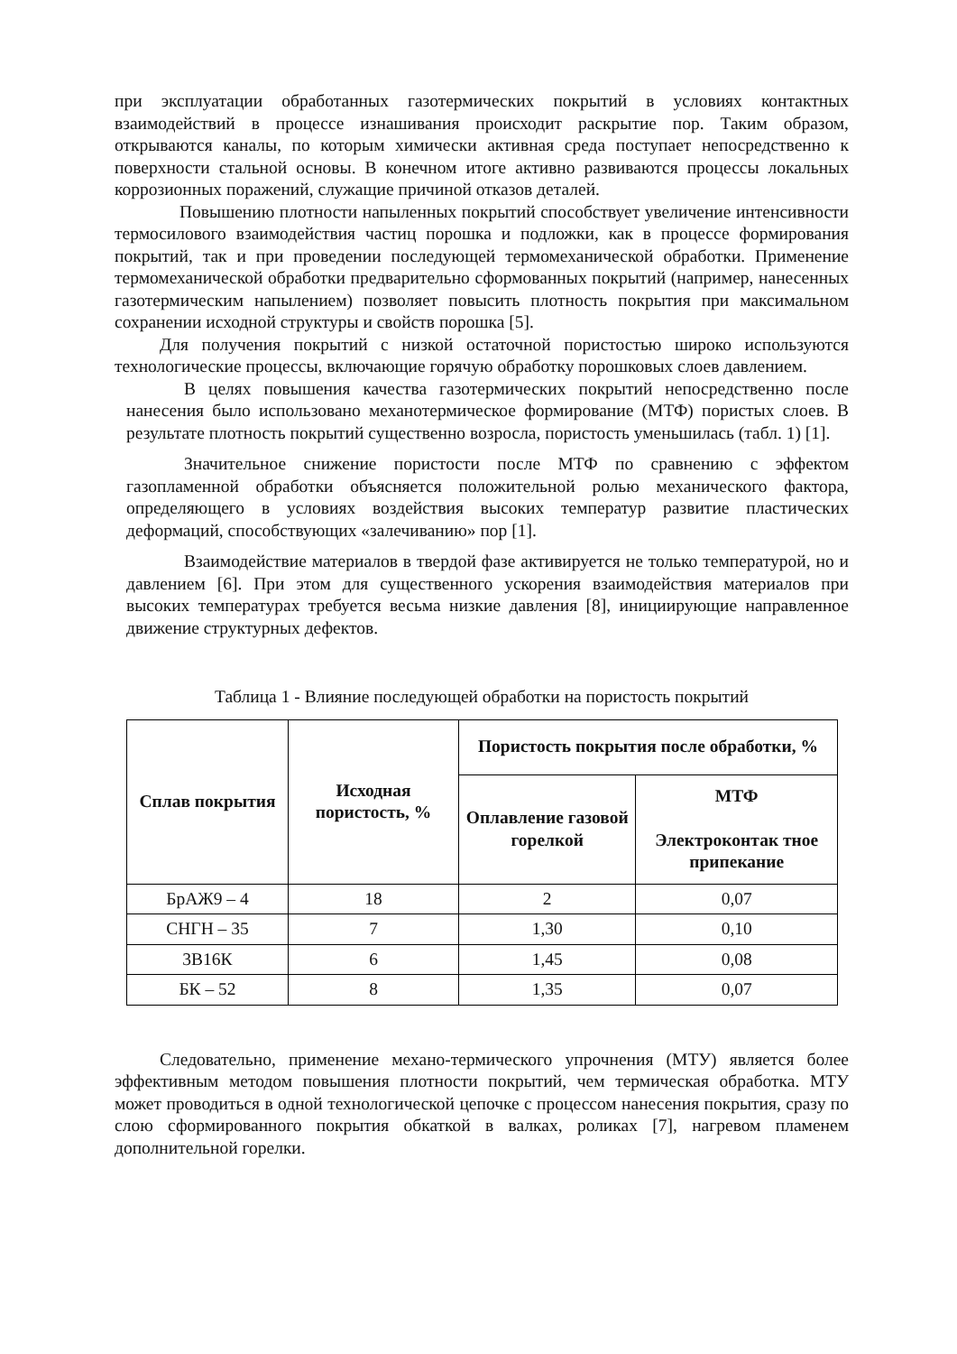при эксплуатации обработанных газотермических покрытий в условиях контактных взаимодействий в процессе изнашивания происходит раскрытие пор. Таким образом, открываются каналы, по которым химически активная среда поступает непосредственно к поверхности стальной основы. В конечном итоге активно развиваются процессы локальных коррозионных поражений, служащие причиной отказов деталей.
Повышению плотности напыленных покрытий способствует увеличение интенсивности термосилового взаимодействия частиц порошка и подложки, как в процессе формирования покрытий, так и при проведении последующей термомеханической обработки. Применение термомеханической обработки предварительно сформованных покрытий (например, нанесенных газотермическим напылением) позволяет повысить плотность покрытия при максимальном сохранении исходной структуры и свойств порошка [5].
Для получения покрытий с низкой остаточной пористостью широко используются технологические процессы, включающие горячую обработку порошковых слоев давлением.
В целях повышения качества газотермических покрытий непосредственно после нанесения было использовано механотермическое формирование (МТФ) пористых слоев. В результате плотность покрытий существенно возросла, пористость уменьшилась (табл. 1) [1].
Значительное снижение пористости после МТФ по сравнению с эффектом газопламенной обработки объясняется положительной ролью механического фактора, определяющего в условиях воздействия высоких температур развитие пластических деформаций, способствующих «залечиванию» пор [1].
Взаимодействие материалов в твердой фазе активируется не только температурой, но и давлением [6]. При этом для существенного ускорения взаимодействия материалов при высоких температурах требуется весьма низкие давления [8], инициирующие направленное движение структурных дефектов.
Таблица 1 - Влияние последующей обработки на пористость покрытий
| Сплав покрытия | Исходная пористость, % | Пористость покрытия после обработки, % | |
| --- | --- | --- | --- |
| | | Оплавление газовой горелкой | МТФ Электроконтак тное припекание |
| БрАЖ9 – 4 | 18 | 2 | 0,07 |
| СНГН – 35 | 7 | 1,30 | 0,10 |
| 3В16К | 6 | 1,45 | 0,08 |
| БК – 52 | 8 | 1,35 | 0,07 |
Следовательно, применение механо-термического упрочнения (МТУ) является более эффективным методом повышения плотности покрытий, чем термическая обработка. МТУ может проводиться в одной технологической цепочке с процессом нанесения покрытия, сразу по слою сформированного покрытия обкаткой в валках, роликах [7], нагревом пламенем дополнительной горелки.